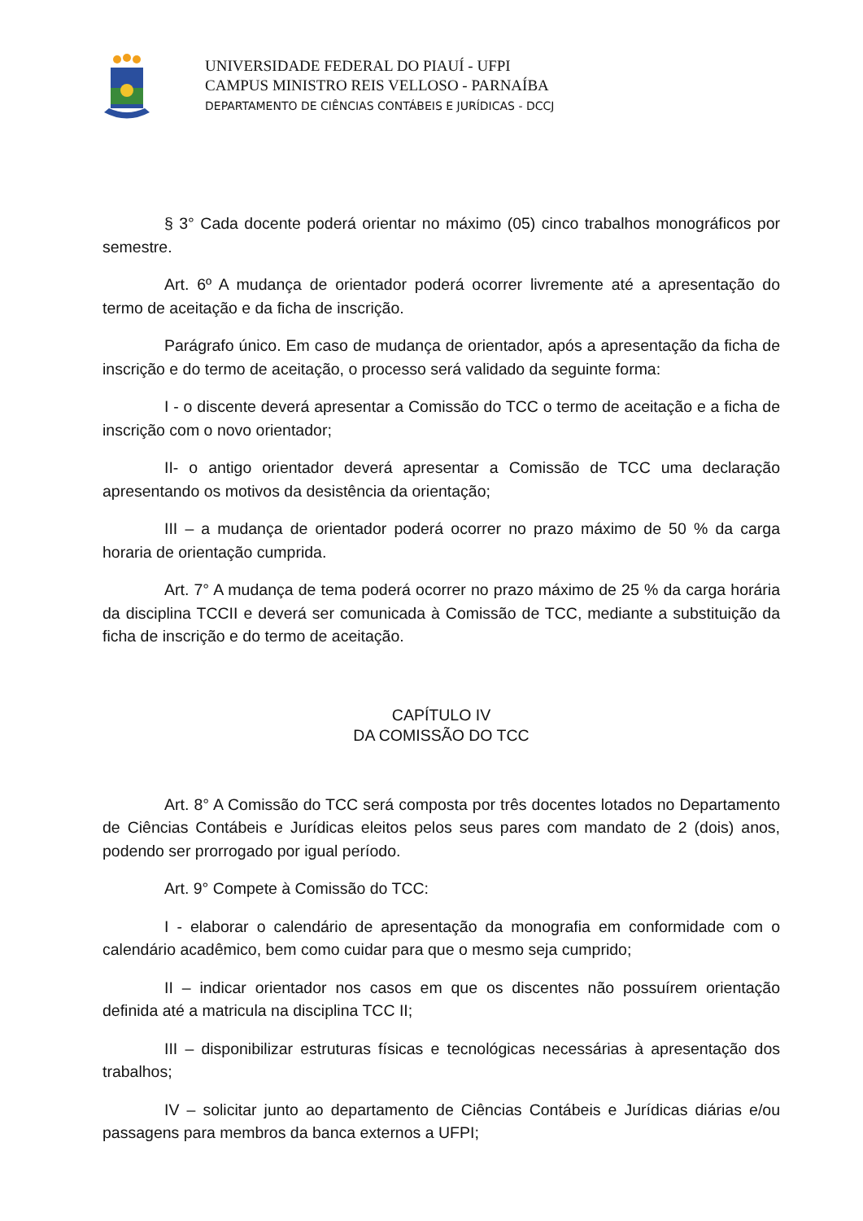UNIVERSIDADE FEDERAL DO PIAUÍ - UFPI
CAMPUS MINISTRO REIS VELLOSO - PARNAÍBA
DEPARTAMENTO DE CIÊNCIAS CONTÁBEIS E JURÍDICAS - DCCJ
§ 3° Cada docente poderá orientar no máximo (05) cinco trabalhos monográficos por semestre.
Art. 6º A mudança de orientador poderá ocorrer livremente até a apresentação do termo de aceitação e da ficha de inscrição.
Parágrafo único. Em caso de mudança de orientador, após a apresentação da ficha de inscrição e do termo de aceitação, o processo será validado da seguinte forma:
I - o discente deverá apresentar a Comissão do TCC o termo de aceitação e a ficha de inscrição com o novo orientador;
II- o antigo orientador deverá apresentar a Comissão de TCC uma declaração apresentando os motivos da desistência da orientação;
III – a mudança de orientador poderá ocorrer no prazo máximo de 50 % da carga horaria de orientação cumprida.
Art. 7° A mudança de tema poderá ocorrer no prazo máximo de 25 % da carga horária da disciplina TCCII e deverá ser comunicada à Comissão de TCC, mediante a substituição da ficha de inscrição e do termo de aceitação.
CAPÍTULO IV
DA COMISSÃO DO TCC
Art. 8° A Comissão do TCC será composta por três docentes lotados no Departamento de Ciências Contábeis e Jurídicas eleitos pelos seus pares com mandato de 2 (dois) anos, podendo ser prorrogado por igual período.
Art. 9° Compete à Comissão do TCC:
I - elaborar o calendário de apresentação da monografia em conformidade com o calendário acadêmico, bem como cuidar para que o mesmo seja cumprido;
II – indicar orientador nos casos em que os discentes não possuírem orientação definida até a matricula na disciplina TCC II;
III – disponibilizar estruturas físicas e tecnológicas necessárias à apresentação dos trabalhos;
IV – solicitar junto ao departamento de Ciências Contábeis e Jurídicas diárias e/ou passagens para membros da banca externos a UFPI;